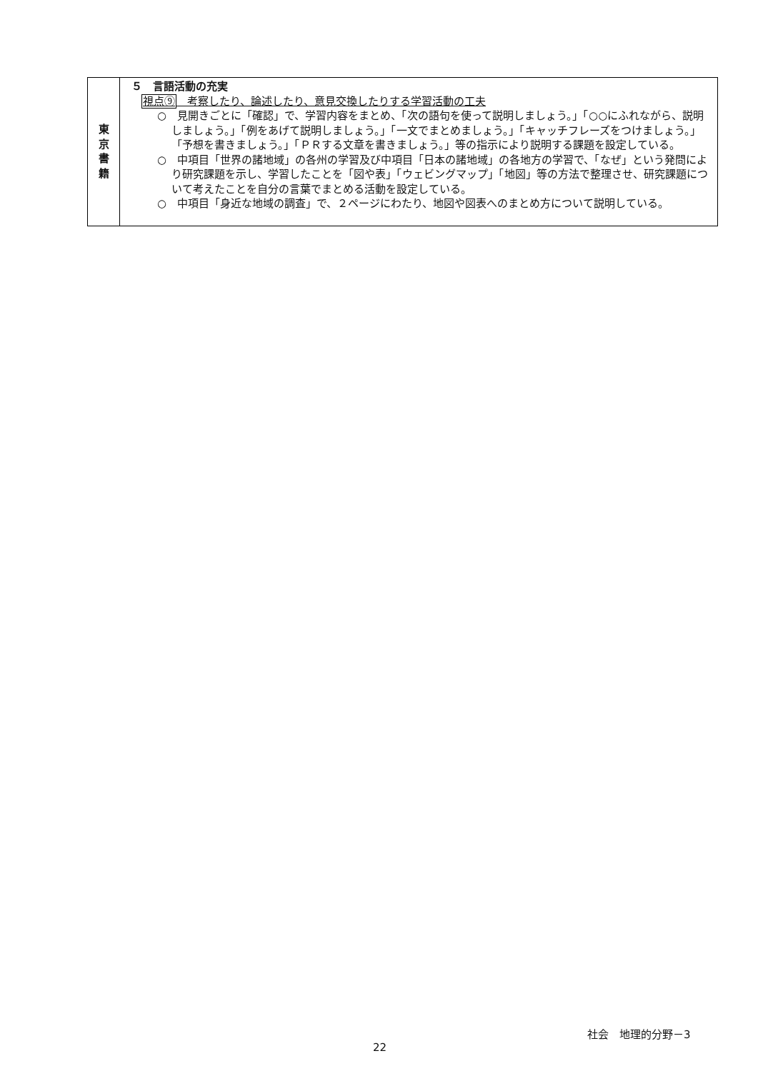| 東 京 書 籍 | ５ 言語活動の充実 視点⑨ 考察したり、論述したり、意見交換したりする学習活動の工夫 ○ 見開きごとに「確認」で、学習内容をまとめ、「次の語句を使って説明しましょう。」「○○にふれながら、説明しましょう。」「例をあげて説明しましょう。」「一文でまとめましょう。」「キャッチフレーズをつけましょう。」「予想を書きましょう。」「ＰＲする文章を書きましょう。」等の指示により説明する課題を設定している。 ○ 中項目「世界の諸地域」の各州の学習及び中項目「日本の諸地域」の各地方の学習で、「なぜ」という発問により研究課題を示し、学習したことを「図や表」「ウェビングマップ」「地図」等の方法で整理させ、研究課題について考えたことを自分の言葉でまとめる活動を設定している。 ○ 中項目「身近な地域の調査」で、２ページにわたり、地図や図表へのまとめ方について説明している。 |
社会　地理的分野－3
22